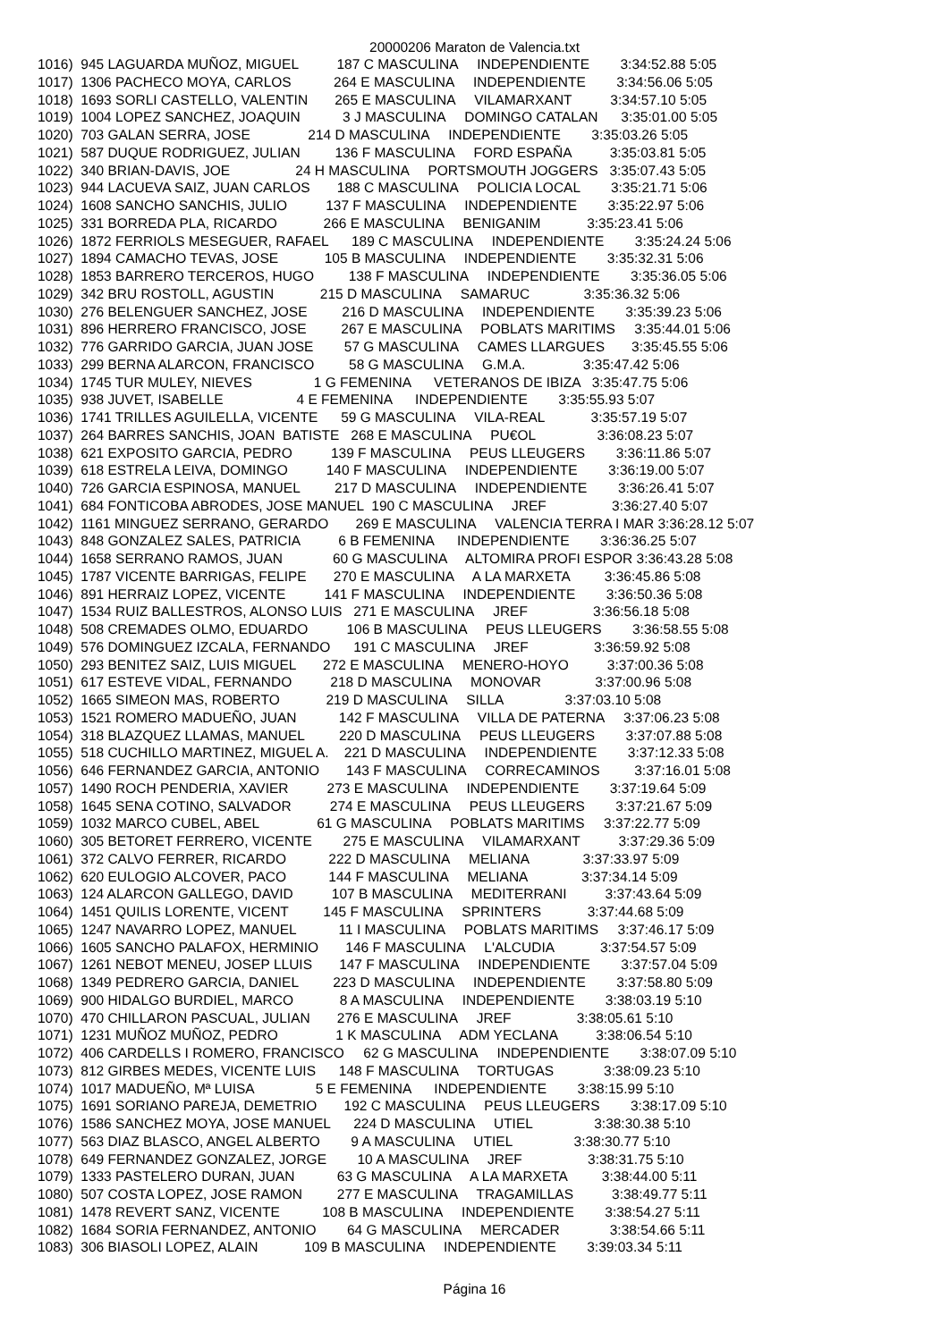20000206 Maraton de Valencia.txt
1016)  945 LAGUARDA MUÑOZ, MIGUEL          187 C MASCULINA     INDEPENDIENTE        3:34:52.88 5:05
1017)  1306 PACHECO MOYA, CARLOS           264 E MASCULINA     INDEPENDIENTE        3:34:56.06 5:05
1018)  1693 SORLI CASTELLO, VALENTIN       265 E MASCULINA     VILAMARXANT          3:34:57.10 5:05
1019)  1004 LOPEZ SANCHEZ, JOAQUIN           3 J MASCULINA     DOMINGO CATALAN      3:35:01.00 5:05
1020)  703 GALAN SERRA, JOSE               214 D MASCULINA     INDEPENDIENTE        3:35:03.26 5:05
1021)  587 DUQUE RODRIGUEZ, JULIAN         136 F MASCULINA     FORD ESPAÑA          3:35:03.81 5:05
1022)  340 BRIAN-DAVIS, JOE                 24 H MASCULINA     PORTSMOUTH JOGGERS   3:35:07.43 5:05
1023)  944 LACUEVA SAIZ, JUAN CARLOS       188 C MASCULINA     POLICIA LOCAL        3:35:21.71 5:06
1024)  1608 SANCHO SANCHIS, JULIO          137 F MASCULINA     INDEPENDIENTE        3:35:22.97 5:06
1025)  331 BORREDA PLA, RICARDO            266 E MASCULINA     BENIGANIM            3:35:23.41 5:06
1026)  1872 FERRIOLS MESEGUER, RAFAEL      189 C MASCULINA     INDEPENDIENTE        3:35:24.24 5:06
1027)  1894 CAMACHO TEVAS, JOSE            105 B MASCULINA     INDEPENDIENTE        3:35:32.31 5:06
1028)  1853 BARRERO TERCEROS, HUGO         138 F MASCULINA     INDEPENDIENTE        3:35:36.05 5:06
1029)  342 BRU ROSTOLL, AGUSTIN            215 D MASCULINA     SAMARUC              3:35:36.32 5:06
1030)  276 BELENGUER SANCHEZ, JOSE         216 D MASCULINA     INDEPENDIENTE        3:35:39.23 5:06
1031)  896 HERRERO FRANCISCO, JOSE         267 E MASCULINA     POBLATS MARITIMS     3:35:44.01 5:06
1032)  776 GARRIDO GARCIA, JUAN JOSE        57 G MASCULINA     CAMES LLARGUES       3:35:45.55 5:06
1033)  299 BERNA ALARCON, FRANCISCO         58 G MASCULINA     G.M.A.               3:35:47.42 5:06
1034)  1745 TUR MULEY, NIEVES                1 G FEMENINA      VETERANOS DE IBIZA   3:35:47.75 5:06
1035)  938 JUVET, ISABELLE                   4 E FEMENINA      INDEPENDIENTE        3:35:55.93 5:07
1036)  1741 TRILLES AGUILELLA, VICENTE      59 G MASCULINA     VILA-REAL            3:35:57.19 5:07
1037)  264 BARRES SANCHIS, JOAN  BATISTE   268 E MASCULINA     PU€OL                3:36:08.23 5:07
1038)  621 EXPOSITO GARCIA, PEDRO          139 F MASCULINA     PEUS LLEUGERS        3:36:11.86 5:07
1039)  618 ESTRELA LEIVA, DOMINGO          140 F MASCULINA     INDEPENDIENTE        3:36:19.00 5:07
1040)  726 GARCIA ESPINOSA, MANUEL         217 D MASCULINA     INDEPENDIENTE        3:36:26.41 5:07
1041)  684 FONTICOBA ABRODES, JOSE MANUEL  190 C MASCULINA     JREF                 3:36:27.40 5:07
1042)  1161 MINGUEZ SERRANO, GERARDO       269 E MASCULINA     VALENCIA TERRA I MAR 3:36:28.12 5:07
1043)  848 GONZALEZ SALES, PATRICIA          6 B FEMENINA      INDEPENDIENTE        3:36:36.25 5:07
1044)  1658 SERRANO RAMOS, JUAN             60 G MASCULINA     ALTOMIRA PROFI ESPOR 3:36:43.28 5:08
1045)  1787 VICENTE BARRIGAS, FELIPE       270 E MASCULINA     A LA MARXETA         3:36:45.86 5:08
1046)  891 HERRAIZ LOPEZ, VICENTE          141 F MASCULINA     INDEPENDIENTE        3:36:50.36 5:08
1047)  1534 RUIZ BALLESTROS, ALONSO LUIS   271 E MASCULINA     JREF                 3:36:56.18 5:08
1048)  508 CREMADES OLMO, EDUARDO          106 B MASCULINA     PEUS LLEUGERS        3:36:58.55 5:08
1049)  576 DOMINGUEZ IZCALA, FERNANDO      191 C MASCULINA     JREF                 3:36:59.92 5:08
1050)  293 BENITEZ SAIZ, LUIS MIGUEL       272 E MASCULINA     MENERO-HOYO          3:37:00.36 5:08
1051)  617 ESTEVE VIDAL, FERNANDO          218 D MASCULINA     MONOVAR              3:37:00.96 5:08
1052)  1665 SIMEON MAS, ROBERTO            219 D MASCULINA     SILLA                3:37:03.10 5:08
1053)  1521 ROMERO MADUEÑO, JUAN           142 F MASCULINA     VILLA DE PATERNA     3:37:06.23 5:08
1054)  318 BLAZQUEZ LLAMAS, MANUEL         220 D MASCULINA     PEUS LLEUGERS        3:37:07.88 5:08
1055)  518 CUCHILLO MARTINEZ, MIGUEL A.    221 D MASCULINA     INDEPENDIENTE        3:37:12.33 5:08
1056)  646 FERNANDEZ GARCIA, ANTONIO       143 F MASCULINA     CORRECAMINOS         3:37:16.01 5:08
1057)  1490 ROCH PENDERIA, XAVIER          273 E MASCULINA     INDEPENDIENTE        3:37:19.64 5:09
1058)  1645 SENA COTINO, SALVADOR          274 E MASCULINA     PEUS LLEUGERS        3:37:21.67 5:09
1059)  1032 MARCO CUBEL, ABEL               61 G MASCULINA     POBLATS MARITIMS     3:37:22.77 5:09
1060)  305 BETORET FERRERO, VICENTE        275 E MASCULINA     VILAMARXANT          3:37:29.36 5:09
1061)  372 CALVO FERRER, RICARDO           222 D MASCULINA     MELIANA              3:37:33.97 5:09
1062)  620 EULOGIO ALCOVER, PACO           144 F MASCULINA     MELIANA              3:37:34.14 5:09
1063)  124 ALARCON GALLEGO, DAVID          107 B MASCULINA     MEDITERRANI          3:37:43.64 5:09
1064)  1451 QUILIS LORENTE, VICENT         145 F MASCULINA     SPRINTERS            3:37:44.68 5:09
1065)  1247 NAVARRO LOPEZ, MANUEL           11 I MASCULINA     POBLATS MARITIMS     3:37:46.17 5:09
1066)  1605 SANCHO PALAFOX, HERMINIO       146 F MASCULINA     L'ALCUDIA            3:37:54.57 5:09
1067)  1261 NEBOT MENEU, JOSEP LLUIS       147 F MASCULINA     INDEPENDIENTE        3:37:57.04 5:09
1068)  1349 PEDRERO GARCIA, DANIEL         223 D MASCULINA     INDEPENDIENTE        3:37:58.80 5:09
1069)  900 HIDALGO BURDIEL, MARCO            8 A MASCULINA     INDEPENDIENTE        3:38:03.19 5:10
1070)  470 CHILLARON PASCUAL, JULIAN       276 E MASCULINA     JREF                 3:38:05.61 5:10
1071)  1231 MUÑOZ MUÑOZ, PEDRO               1 K MASCULINA     ADM YECLANA          3:38:06.54 5:10
1072)  406 CARDELLS I ROMERO, FRANCISCO     62 G MASCULINA     INDEPENDIENTE        3:38:07.09 5:10
1073)  812 GIRBES MEDES, VICENTE LUIS      148 F MASCULINA     TORTUGAS             3:38:09.23 5:10
1074)  1017 MADUEÑO, Mª LUISA                5 E FEMENINA      INDEPENDIENTE        3:38:15.99 5:10
1075)  1691 SORIANO PAREJA, DEMETRIO       192 C MASCULINA     PEUS LLEUGERS        3:38:17.09 5:10
1076)  1586 SANCHEZ MOYA, JOSE MANUEL      224 D MASCULINA     UTIEL                3:38:30.38 5:10
1077)  563 DIAZ BLASCO, ANGEL ALBERTO        9 A MASCULINA     UTIEL                3:38:30.77 5:10
1078)  649 FERNANDEZ GONZALEZ, JORGE        10 A MASCULINA     JREF                 3:38:31.75 5:10
1079)  1333 PASTELERO DURAN, JUAN           63 G MASCULINA     A LA MARXETA         3:38:44.00 5:11
1080)  507 COSTA LOPEZ, JOSE RAMON         277 E MASCULINA     TRAGAMILLAS          3:38:49.77 5:11
1081)  1478 REVERT SANZ, VICENTE           108 B MASCULINA     INDEPENDIENTE        3:38:54.27 5:11
1082)  1684 SORIA FERNANDEZ, ANTONIO        64 G MASCULINA     MERCADER             3:38:54.66 5:11
1083)  306 BIASOLI LOPEZ, ALAIN            109 B MASCULINA     INDEPENDIENTE        3:39:03.34 5:11
Página 16